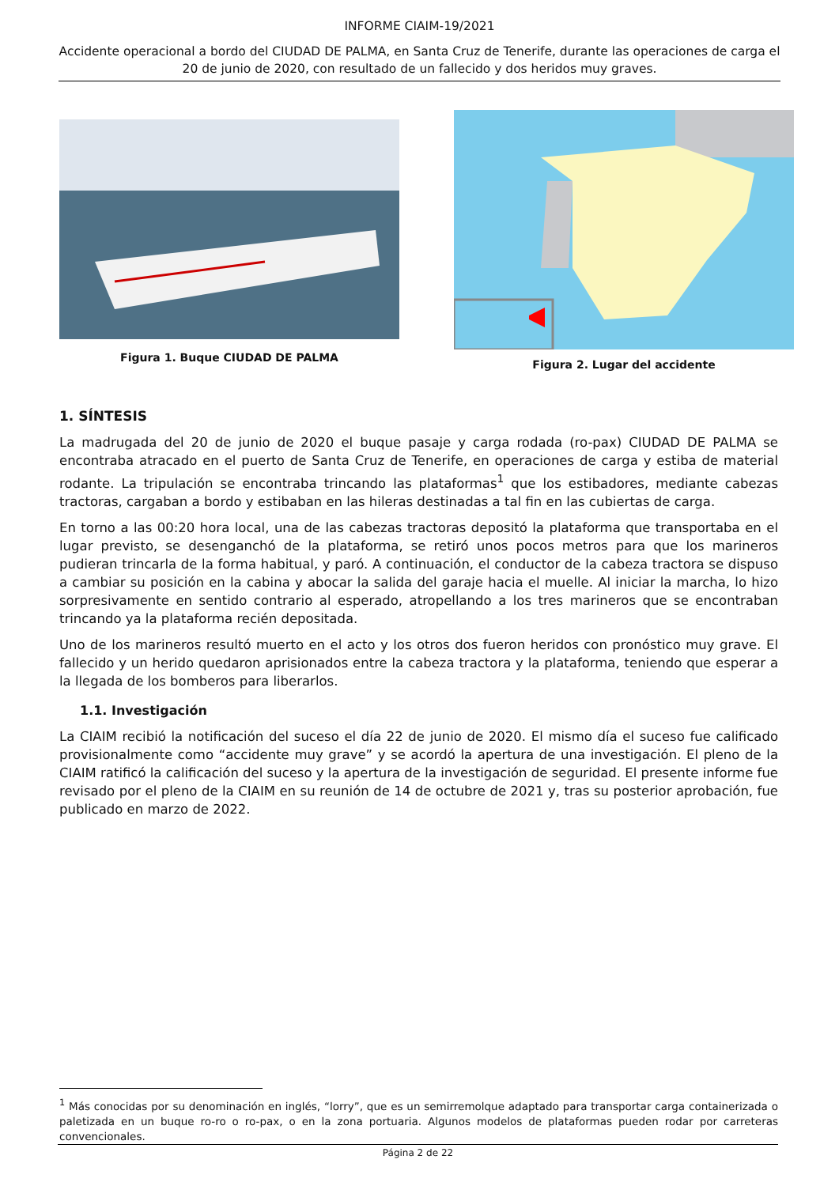INFORME CIAIM-19/2021
Accidente operacional a bordo del CIUDAD DE PALMA, en Santa Cruz de Tenerife, durante las operaciones de carga el 20 de junio de 2020, con resultado de un fallecido y dos heridos muy graves.
Figura 1. Buque CIUDAD DE PALMA
Figura 2. Lugar del accidente
1. SÍNTESIS
La madrugada del 20 de junio de 2020 el buque pasaje y carga rodada (ro-pax) CIUDAD DE PALMA se encontraba atracado en el puerto de Santa Cruz de Tenerife, en operaciones de carga y estiba de material rodante. La tripulación se encontraba trincando las plataformas<sup>1</sup> que los estibadores, mediante cabezas tractoras, cargaban a bordo y estibaban en las hileras destinadas a tal fin en las cubiertas de carga.
En torno a las 00:20 hora local, una de las cabezas tractoras depositó la plataforma que transportaba en el lugar previsto, se desenganchó de la plataforma, se retiró unos pocos metros para que los marineros pudieran trincarla de la forma habitual, y paró. A continuación, el conductor de la cabeza tractora se dispuso a cambiar su posición en la cabina y abocar la salida del garaje hacia el muelle. Al iniciar la marcha, lo hizo sorpresivamente en sentido contrario al esperado, atropellando a los tres marineros que se encontraban trincando ya la plataforma recién depositada.
Uno de los marineros resultó muerto en el acto y los otros dos fueron heridos con pronóstico muy grave. El fallecido y un herido quedaron aprisionados entre la cabeza tractora y la plataforma, teniendo que esperar a la llegada de los bomberos para liberarlos.
1.1. Investigación
La CIAIM recibió la notificación del suceso el día 22 de junio de 2020. El mismo día el suceso fue calificado provisionalmente como “accidente muy grave” y se acordó la apertura de una investigación. El pleno de la CIAIM ratificó la calificación del suceso y la apertura de la investigación de seguridad. El presente informe fue revisado por el pleno de la CIAIM en su reunión de 14 de octubre de 2021 y, tras su posterior aprobación, fue publicado en marzo de 2022.
<sup>1</sup> Más conocidas por su denominación en inglés, “lorry”, que es un semirremolque adaptado para transportar carga containerizada o paletizada en un buque ro-ro o ro-pax, o en la zona portuaria. Algunos modelos de plataformas pueden rodar por carreteras convencionales.
Página 2 de 22